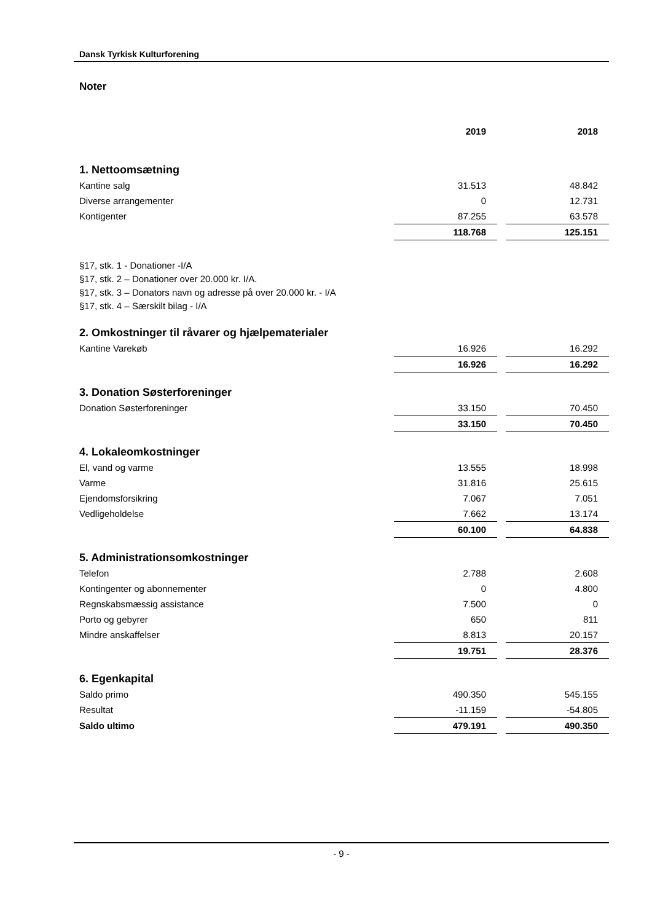Dansk Tyrkisk Kulturforening
Noter
| | 2019 | | 2018 |
| 1. Nettoomsætning | | | |
| Kantine salg | 31.513 | | 48.842 |
| Diverse arrangementer | 0 | | 12.731 |
| Kontigenter | 87.255 | | 63.578 |
| | 118.768 | | 125.151 |
§17, stk. 1 - Donationer -I/A
§17, stk. 2 – Donationer over 20.000 kr. I/A.
§17, stk. 3 – Donators navn og adresse på over 20.000 kr. - I/A
§17, stk. 4 – Særskilt bilag - I/A
| 2. Omkostninger til råvarer og hjælpematerialer | | | |
| Kantine Varekøb | 16.926 | | 16.292 |
| | 16.926 | | 16.292 |
| 3. Donation Søsterforeninger | | | |
| Donation Søsterforeninger | 33.150 | | 70.450 |
| | 33.150 | | 70.450 |
| 4. Lokaleomkostninger | | | |
| El, vand og varme | 13.555 | | 18.998 |
| Varme | 31.816 | | 25.615 |
| Ejendomsforsikring | 7.067 | | 7.051 |
| Vedligeholdelse | 7.662 | | 13.174 |
| | 60.100 | | 64.838 |
| 5. Administrationsomkostninger | | | |
| Telefon | 2.788 | | 2.608 |
| Kontingenter og abonnementer | 0 | | 4.800 |
| Regnskabsmæssig assistance | 7.500 | | 0 |
| Porto og gebyrer | 650 | | 811 |
| Mindre anskaffelser | 8.813 | | 20.157 |
| | 19.751 | | 28.376 |
| 6. Egenkapital | | | |
| Saldo primo | 490.350 | | 545.155 |
| Resultat | -11.159 | | -54.805 |
| Saldo ultimo | 479.191 | | 490.350 |
- 9 -